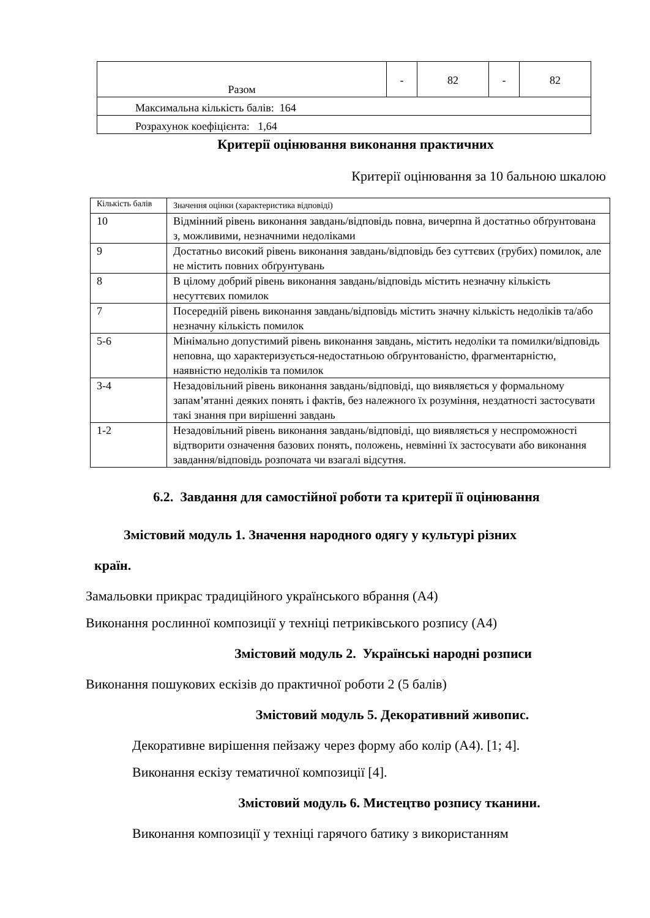| Разом | - | 82 | - | 82 |
| Максимальна кількість балів: 164 | | | | |
| Розрахунок коефіцієнта: 1,64 | | | | |
Критерії оцінювання виконання практичних
Критерії оцінювання за 10 бальною шкалою
| Кількість балів | Значення оцінки (характеристика відповіді) |
| 10 | Відмінний рівень виконання завдань/відповідь повна, вичерпна й достатньо обґрунтована з, можливими, незначними недоліками |
| 9 | Достатньо високий рівень виконання завдань/відповідь без суттєвих (грубих) помилок, але не містить повних обґрунтувань |
| 8 | В цілому добрий рівень виконання завдань/відповідь містить незначну кількість несуттєвих помилок |
| 7 | Посередній рівень виконання завдань/відповідь містить значну кількість недоліків та/або незначну кількість помилок |
| 5-6 | Мінімально допустимий рівень виконання завдань, містить недоліки та помилки/відповідь неповна, що характеризується-недостатньою обґрунтованістю, фрагментарністю, наявністю недоліків та помилок |
| 3-4 | Незадовільний рівень виконання завдань/відповіді, що виявляється у формальному запам’ятанні деяких понять і фактів, без належного їх розуміння, нездатності застосувати такі знання при вирішенні завдань |
| 1-2 | Незадовільний рівень виконання завдань/відповіді, що виявляється у неспроможності відтворити означення базових понять, положень, невмінні їх застосувати або виконання завдання/відповідь розпочата чи взагалі відсутня. |
6.2. Завдання для самостійної роботи та критерії її оцінювання
Змістовий модуль 1. Значення народного одягу у культурі різних
країн.
Замальовки прикрас традиційного українського вбрання (А4)
Виконання рослинної композиції у техніці петриківського розпису (А4)
Змістовий модуль 2. Українські народні розписи
Виконання пошукових ескізів до практичної роботи 2 (5 балів)
Змістовий модуль 5. Декоративний живопис.
Декоративне вирішення пейзажу через форму або колір (А4). [1; 4].
Виконання ескізу тематичної композиції [4].
Змістовий модуль 6. Мистецтво розпису тканини.
Виконання композиції у техніці гарячого батику з використанням